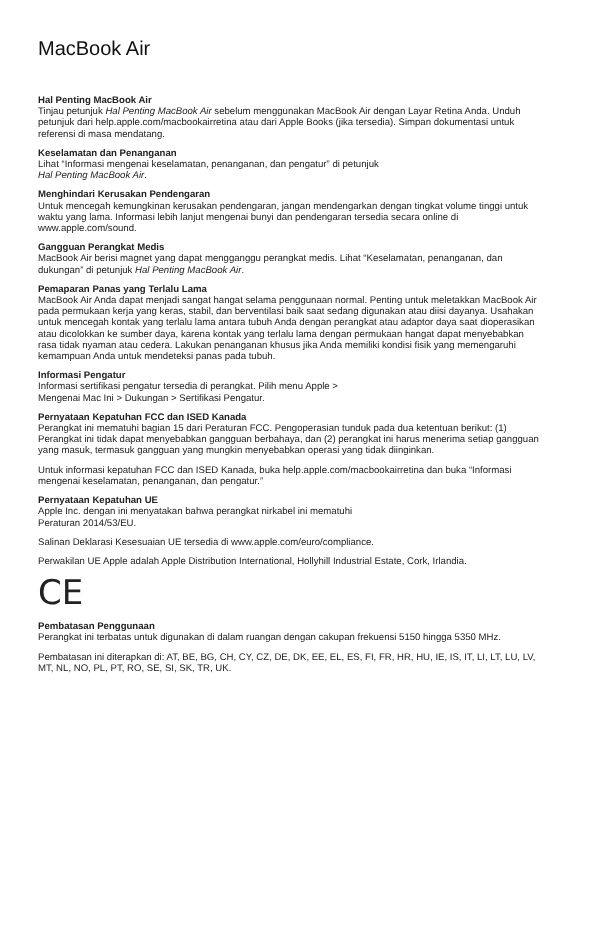MacBook Air
Hal Penting MacBook Air
Tinjau petunjuk Hal Penting MacBook Air sebelum menggunakan MacBook Air dengan Layar Retina Anda. Unduh petunjuk dari help.apple.com/macbookairretina atau dari Apple Books (jika tersedia). Simpan dokumentasi untuk referensi di masa mendatang.
Keselamatan dan Penanganan
Lihat “Informasi mengenai keselamatan, penanganan, dan pengatur” di petunjuk
Hal Penting MacBook Air.
Menghindari Kerusakan Pendengaran
Untuk mencegah kemungkinan kerusakan pendengaran, jangan mendengarkan dengan tingkat volume tinggi untuk waktu yang lama. Informasi lebih lanjut mengenai bunyi dan pendengaran tersedia secara online di www.apple.com/sound.
Gangguan Perangkat Medis
MacBook Air berisi magnet yang dapat mengganggu perangkat medis. Lihat “Keselamatan, penanganan, dan dukungan” di petunjuk Hal Penting MacBook Air.
Pemaparan Panas yang Terlalu Lama
MacBook Air Anda dapat menjadi sangat hangat selama penggunaan normal. Penting untuk meletakkan MacBook Air pada permukaan kerja yang keras, stabil, dan berventilasi baik saat sedang digunakan atau diisi dayanya. Usahakan untuk mencegah kontak yang terlalu lama antara tubuh Anda dengan perangkat atau adaptor daya saat dioperasikan atau dicolokkan ke sumber daya, karena kontak yang terlalu lama dengan permukaan hangat dapat menyebabkan rasa tidak nyaman atau cedera. Lakukan penanganan khusus jika Anda memiliki kondisi fisik yang memengaruhi kemampuan Anda untuk mendeteksi panas pada tubuh.
Informasi Pengatur
Informasi sertifikasi pengatur tersedia di perangkat. Pilih menu Apple >
Mengenai Mac Ini > Dukungan > Sertifikasi Pengatur.
Pernyataan Kepatuhan FCC dan ISED Kanada
Perangkat ini mematuhi bagian 15 dari Peraturan FCC. Pengoperasian tunduk pada dua ketentuan berikut: (1) Perangkat ini tidak dapat menyebabkan gangguan berbahaya, dan (2) perangkat ini harus menerima setiap gangguan yang masuk, termasuk gangguan yang mungkin menyebabkan operasi yang tidak diinginkan.
Untuk informasi kepatuhan FCC dan ISED Kanada, buka help.apple.com/macbookairretina dan buka “Informasi mengenai keselamatan, penanganan, dan pengatur.”
Pernyataan Kepatuhan UE
Apple Inc. dengan ini menyatakan bahwa perangkat nirkabel ini mematuhi
Peraturan 2014/53/EU.
Salinan Deklarasi Kesesuaian UE tersedia di www.apple.com/euro/compliance.
Perwakilan UE Apple adalah Apple Distribution International, Hollyhill Industrial Estate, Cork, Irlandia.
CE
Pembatasan Penggunaan
Perangkat ini terbatas untuk digunakan di dalam ruangan dengan cakupan frekuensi 5150 hingga 5350 MHz.
Pembatasan ini diterapkan di: AT, BE, BG, CH, CY, CZ, DE, DK, EE, EL, ES, FI, FR, HR, HU, IE, IS, IT, LI, LT, LU, LV, MT, NL, NO, PL, PT, RO, SE, SI, SK, TR, UK.